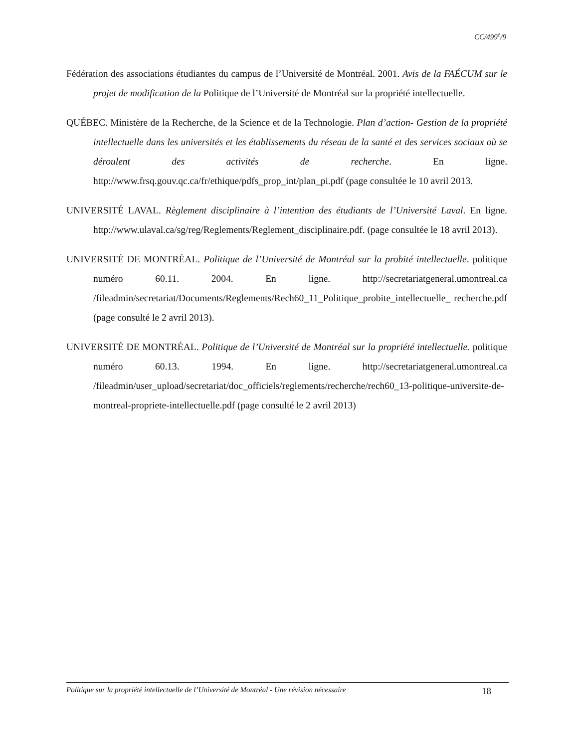CC/499<sup>e</sup>/9
Fédération des associations étudiantes du campus de l’Université de Montréal. 2001. Avis de la FAÉCUM sur le projet de modification de la Politique de l’Université de Montréal sur la propriété intellectuelle.
QUÉBEC. Ministère de la Recherche, de la Science et de la Technologie. Plan d’action- Gestion de la propriété intellectuelle dans les universités et les établissements du réseau de la santé et des services sociaux où se déroulent des activités de recherche. En ligne. http://www.frsq.gouv.qc.ca/fr/ethique/pdfs_prop_int/plan_pi.pdf (page consultée le 10 avril 2013.
UNIVERSITÉ LAVAL. Règlement disciplinaire à l’intention des étudiants de l’Université Laval. En ligne. http://www.ulaval.ca/sg/reg/Reglements/Reglement_disciplinaire.pdf. (page consultée le 18 avril 2013).
UNIVERSITÉ DE MONTRÉAL. Politique de l’Université de Montréal sur la probité intellectuelle. politique numéro 60.11. 2004. En ligne. http://secretariatgeneral.umontreal.ca /fileadmin/secretariat/Documents/Reglements/Rech60_11_Politique_probite_intellectuelle_ recherche.pdf (page consulté le 2 avril 2013).
UNIVERSITÉ DE MONTRÉAL. Politique de l’Université de Montréal sur la propriété intellectuelle. politique numéro 60.13. 1994. En ligne. http://secretariatgeneral.umontreal.ca /fileadmin/user_upload/secretariat/doc_officiels/reglements/recherche/rech60_13-politique-universite-de-montreal-propriete-intellectuelle.pdf (page consulté le 2 avril 2013)
Politique sur la propriété intellectuelle de l’Université de Montréal - Une révision nécessaire 18